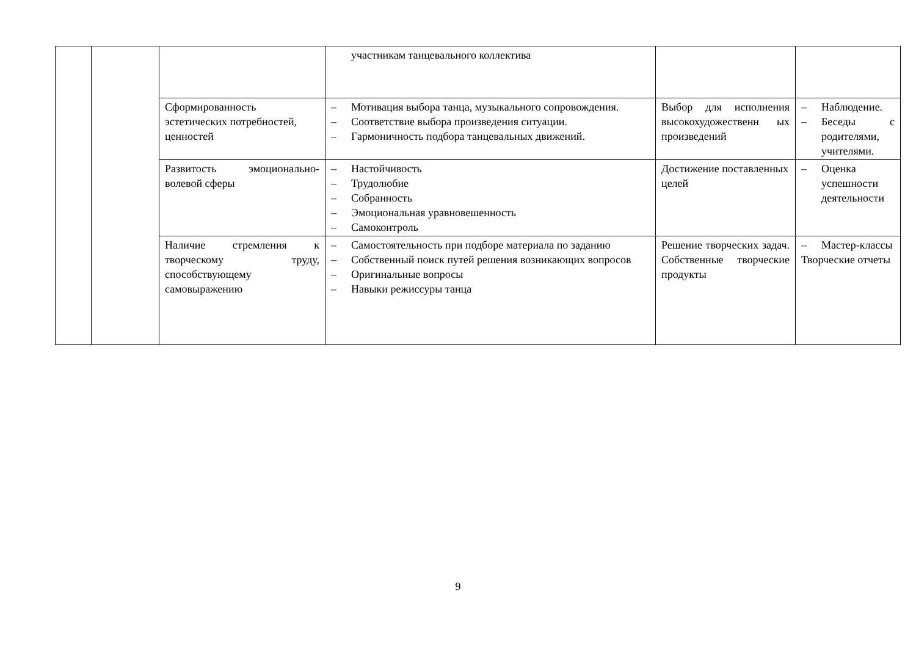| | | | участникам танцевального коллектива | | |
| | | Сформированность эстетических потребностей, ценностей | – Мотивация выбора танца, музыкального сопровождения. – Соответствие выбора произведения ситуации. – Гармоничность подбора танцевальных движений. | Выбор для исполнения высокохудожественн ых произведений | – Наблюдение. – Беседы с родителями, учителями. |
| | | Развитость эмоционально-волевой сферы | – Настойчивость – Трудолюбие – Собранность – Эмоциональная уравновешенность – Самоконтроль | Достижение поставленных целей | – Оценка успешности деятельности |
| | | Наличие стремления к творческому труду, способствующему самовыражению | – Самостоятельность при подборе материала по заданию – Собственный поиск путей решения возникающих вопросов – Оригинальные вопросы – Навыки режиссуры танца | Решение творческих задач. Собственные творческие продукты | – Мастер-классы Творческие отчеты |
9